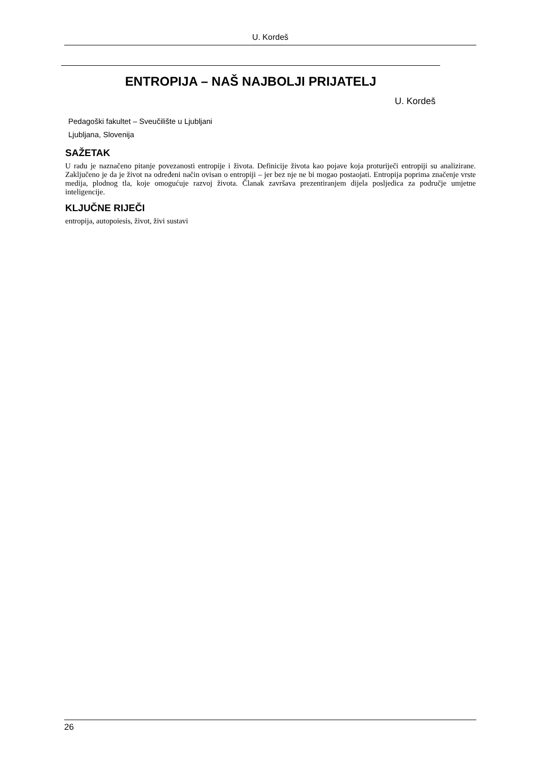U. Kordeš
ENTROPIJA – NAŠ NAJBOLJI PRIJATELJ
U. Kordeš
Pedagoški fakultet – Sveučilište u Ljubljani
Ljubljana, Slovenija
SAŽETAK
U radu je naznačeno pitanje povezanosti entropije i života. Definicije života kao pojave koja proturiječi entropiji su analizirane. Zaključeno je da je život na određeni način ovisan o entropiji – jer bez nje ne bi mogao postaojati. Entropija poprima značenje vrste medija, plodnog tla, koje omogućuje razvoj života. Članak završava prezentiranjem dijela posljedica za područje umjetne inteligencije.
KLJUČNE RIJEČI
entropija, autopoiesis, život, živi sustavi
26